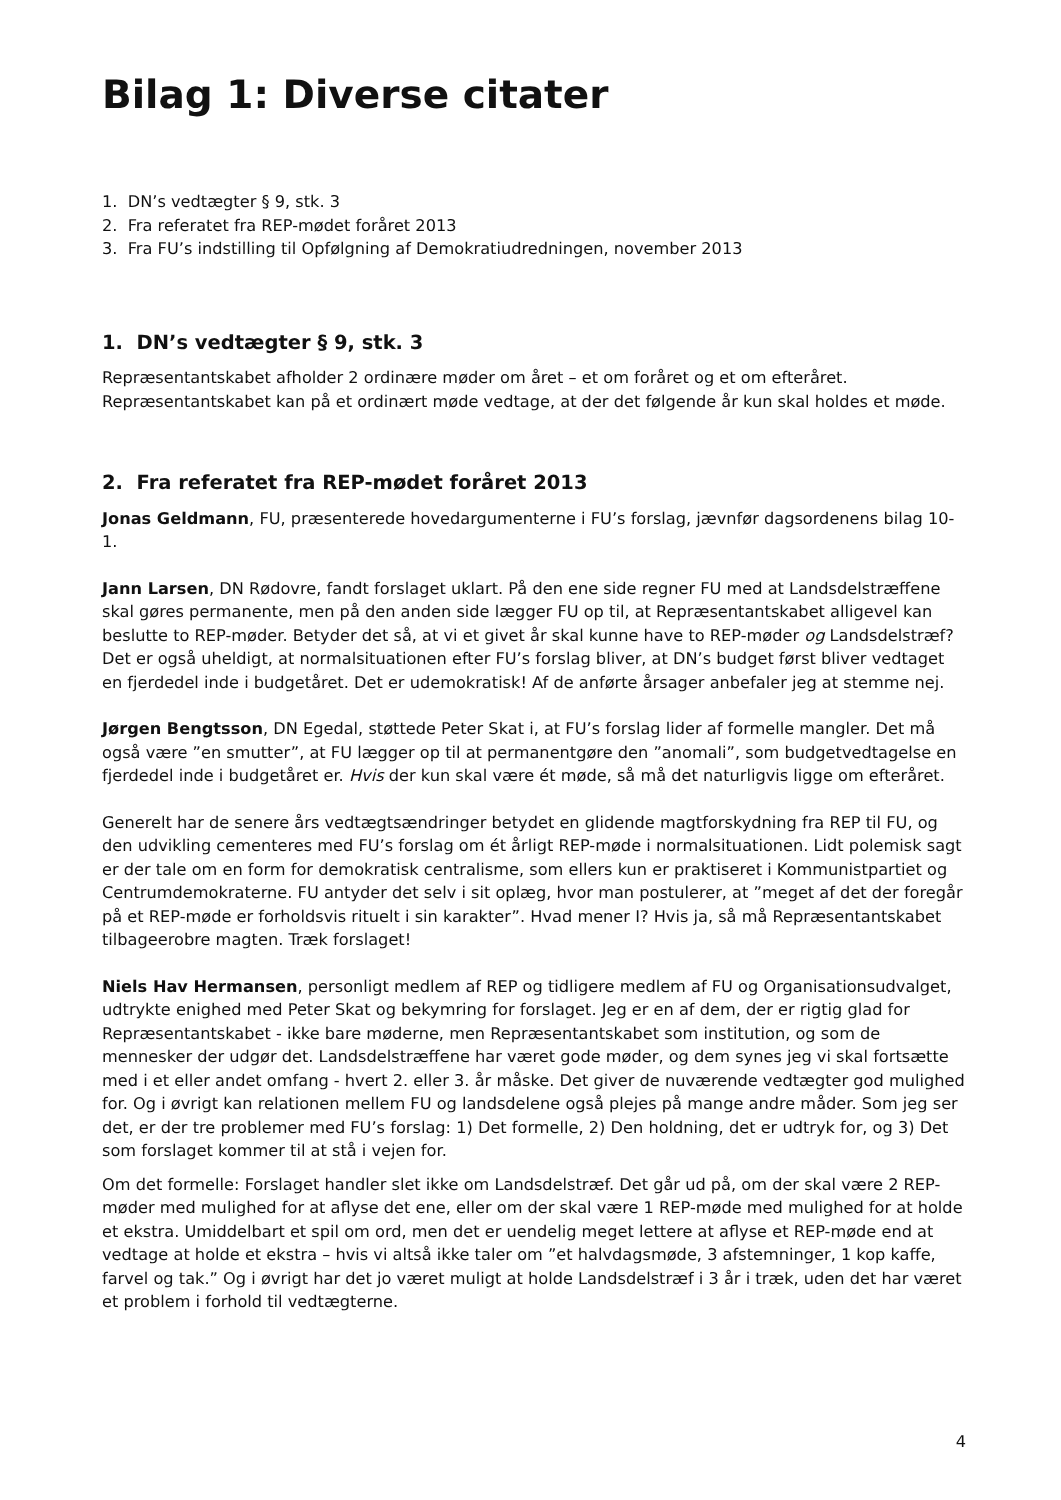Bilag 1: Diverse citater
1. DN’s vedtægter § 9, stk. 3
2. Fra referatet fra REP-mødet foråret 2013
3. Fra FU’s indstilling til Opfølgning af Demokratiudredningen, november 2013
1. DN’s vedtægter § 9, stk. 3
Repræsentantskabet afholder 2 ordinære møder om året – et om foråret og et om efteråret. Repræsentantskabet kan på et ordinært møde vedtage, at der det følgende år kun skal holdes et møde.
2. Fra referatet fra REP-mødet foråret 2013
Jonas Geldmann, FU, præsenterede hovedargumenterne i FU’s forslag, jævnfør dagsordenens bilag 10-1.
Jann Larsen, DN Rødovre, fandt forslaget uklart. På den ene side regner FU med at Landsdelstræffene skal gøres permanente, men på den anden side lægger FU op til, at Repræsentantskabet alligevel kan beslutte to REP-møder. Betyder det så, at vi et givet år skal kunne have to REP-møder og Landsdelstræf? Det er også uheldigt, at normalsituationen efter FU’s forslag bliver, at DN’s budget først bliver vedtaget en fjerdedel inde i budgetåret. Det er udemokratisk! Af de anførte årsager anbefaler jeg at stemme nej.
Jørgen Bengtsson, DN Egedal, støttede Peter Skat i, at FU’s forslag lider af formelle mangler. Det må også være ”en smutter”, at FU lægger op til at permanentgøre den ”anomali”, som budgetvedtagelse en fjerdedel inde i budgetåret er. Hvis der kun skal være ét møde, så må det naturligvis ligge om efteråret.
Generelt har de senere års vedtægtsændringer betydet en glidende magtforskydning fra REP til FU, og den udvikling cementeres med FU’s forslag om ét årligt REP-møde i normalsituationen. Lidt polemisk sagt er der tale om en form for demokratisk centralisme, som ellers kun er praktiseret i Kommunistpartiet og Centrumdemokraterne. FU antyder det selv i sit oplæg, hvor man postulerer, at ”meget af det der foregår på et REP-møde er forholdsvis rituelt i sin karakter”. Hvad mener I? Hvis ja, så må Repræsentantskabet tilbageerobre magten. Træk forslaget!
Niels Hav Hermansen, personligt medlem af REP og tidligere medlem af FU og Organisationsudvalget, udtrykte enighed med Peter Skat og bekymring for forslaget. Jeg er en af dem, der er rigtig glad for Repræsentantskabet - ikke bare møderne, men Repræsentantskabet som institution, og som de mennesker der udgør det. Landsdelstræffene har været gode møder, og dem synes jeg vi skal fortsætte med i et eller andet omfang - hvert 2. eller 3. år måske. Det giver de nuværende vedtægter god mulighed for. Og i øvrigt kan relationen mellem FU og landsdelene også plejes på mange andre måder. Som jeg ser det, er der tre problemer med FU’s forslag: 1) Det formelle, 2) Den holdning, det er udtryk for, og 3) Det som forslaget kommer til at stå i vejen for.
Om det formelle: Forslaget handler slet ikke om Landsdelstræf. Det går ud på, om der skal være 2 REP-møder med mulighed for at aflyse det ene, eller om der skal være 1 REP-møde med mulighed for at holde et ekstra. Umiddelbart et spil om ord, men det er uendelig meget lettere at aflyse et REP-møde end at vedtage at holde et ekstra – hvis vi altså ikke taler om ”et halvdagsmøde, 3 afstemninger, 1 kop kaffe, farvel og tak.” Og i øvrigt har det jo været muligt at holde Landsdelstræf i 3 år i træk, uden det har været et problem i forhold til vedtægterne.
4